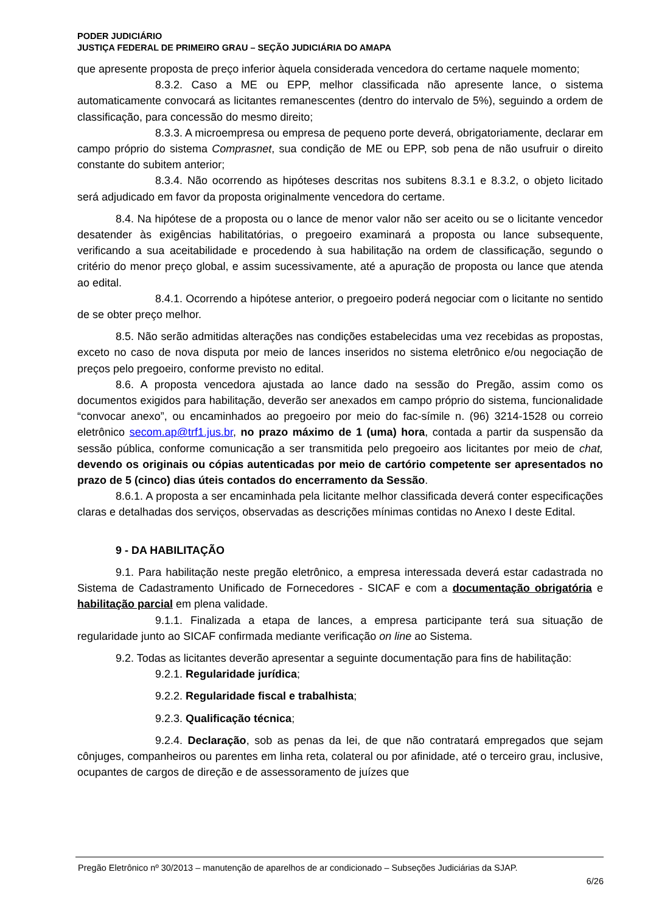PODER JUDICIÁRIO
JUSTIÇA FEDERAL DE PRIMEIRO GRAU – SEÇÃO JUDICIÁRIA DO AMAPA
que apresente proposta de preço inferior àquela considerada vencedora do certame naquele momento;
8.3.2. Caso a ME ou EPP, melhor classificada não apresente lance, o sistema automaticamente convocará as licitantes remanescentes (dentro do intervalo de 5%), seguindo a ordem de classificação, para concessão do mesmo direito;
8.3.3. A microempresa ou empresa de pequeno porte deverá, obrigatoriamente, declarar em campo próprio do sistema Comprasnet, sua condição de ME ou EPP, sob pena de não usufruir o direito constante do subitem anterior;
8.3.4. Não ocorrendo as hipóteses descritas nos subitens 8.3.1 e 8.3.2, o objeto licitado será adjudicado em favor da proposta originalmente vencedora do certame.
8.4. Na hipótese de a proposta ou o lance de menor valor não ser aceito ou se o licitante vencedor desatender às exigências habilitatórias, o pregoeiro examinará a proposta ou lance subsequente, verificando a sua aceitabilidade e procedendo à sua habilitação na ordem de classificação, segundo o critério do menor preço global, e assim sucessivamente, até a apuração de proposta ou lance que atenda ao edital.
8.4.1. Ocorrendo a hipótese anterior, o pregoeiro poderá negociar com o licitante no sentido de se obter preço melhor.
8.5. Não serão admitidas alterações nas condições estabelecidas uma vez recebidas as propostas, exceto no caso de nova disputa por meio de lances inseridos no sistema eletrônico e/ou negociação de preços pelo pregoeiro, conforme previsto no edital.
8.6. A proposta vencedora ajustada ao lance dado na sessão do Pregão, assim como os documentos exigidos para habilitação, deverão ser anexados em campo próprio do sistema, funcionalidade “convocar anexo”, ou encaminhados ao pregoeiro por meio do fac-símile n. (96) 3214-1528 ou correio eletrônico secom.ap@trf1.jus.br, no prazo máximo de 1 (uma) hora, contada a partir da suspensão da sessão pública, conforme comunicação a ser transmitida pelo pregoeiro aos licitantes por meio de chat, devendo os originais ou cópias autenticadas por meio de cartório competente ser apresentados no prazo de 5 (cinco) dias úteis contados do encerramento da Sessão.
8.6.1. A proposta a ser encaminhada pela licitante melhor classificada deverá conter especificações claras e detalhadas dos serviços, observadas as descrições mínimas contidas no Anexo I deste Edital.
9 - DA HABILITAÇÃO
9.1. Para habilitação neste pregão eletrônico, a empresa interessada deverá estar cadastrada no Sistema de Cadastramento Unificado de Fornecedores - SICAF e com a documentação obrigatória e habilitação parcial em plena validade.
9.1.1. Finalizada a etapa de lances, a empresa participante terá sua situação de regularidade junto ao SICAF confirmada mediante verificação on line ao Sistema.
9.2. Todas as licitantes deverão apresentar a seguinte documentação para fins de habilitação:
9.2.1. Regularidade jurídica;
9.2.2. Regularidade fiscal e trabalhista;
9.2.3. Qualificação técnica;
9.2.4. Declaração, sob as penas da lei, de que não contratará empregados que sejam cônjuges, companheiros ou parentes em linha reta, colateral ou por afinidade, até o terceiro grau, inclusive, ocupantes de cargos de direção e de assessoramento de juízes que
Pregão Eletrônico nº 30/2013 – manutenção de aparelhos de ar condicionado – Subseções Judiciárias da SJAP.
6/26